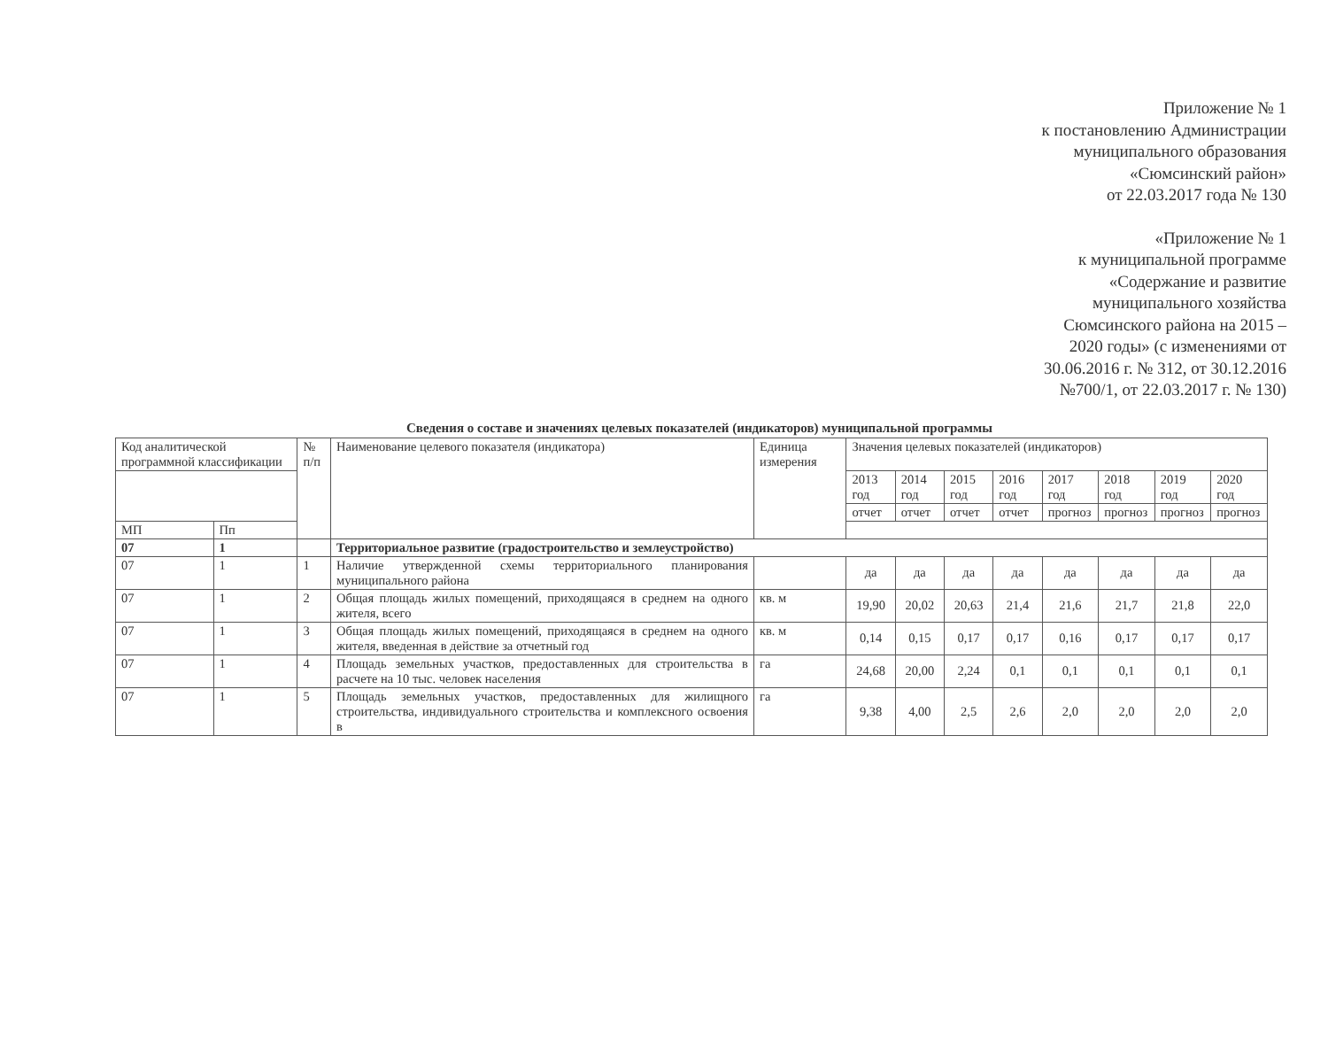Приложение № 1
к постановлению Администрации
муниципального образования
«Сюмсинский район»
от 22.03.2017 года № 130
«Приложение № 1
к муниципальной программе
«Содержание и развитие
муниципального хозяйства
Сюмсинского района на 2015 –
2020 годы» (с изменениями от
30.06.2016 г. № 312, от 30.12.2016
№700/1, от 22.03.2017 г. № 130)
Сведения о составе и значениях целевых показателей (индикаторов) муниципальной программы
| Код аналитической программной классификации | | № п/п | Наименование целевого показателя (индикатора) | Единица измерения | Значения целевых показателей (индикаторов) | | | | | | | |
| --- | --- | --- | --- | --- | --- | --- | --- | --- | --- | --- | --- | --- |
| | | | | | 2013 год | 2014 год | 2015 год | 2016 год | 2017 год | 2018 год | 2019 год | 2020 год |
| | | | | | отчет | отчет | отчет | отчет | прогноз | прогноз | прогноз | прогноз |
| МП | Пп | | | | | | | | | | | |
| 07 | 1 | | Территориальное развитие (градостроительство и землеустройство) | | | | | | | | | |
| 07 | 1 | 1 | Наличие утвержденной схемы территориального планирования муниципального района | | да | да | да | да | да | да | да | да |
| 07 | 1 | 2 | Общая площадь жилых помещений, приходящаяся в среднем на одного жителя, всего | кв. м | 19,90 | 20,02 | 20,63 | 21,4 | 21,6 | 21,7 | 21,8 | 22,0 |
| 07 | 1 | 3 | Общая площадь жилых помещений, приходящаяся в среднем на одного жителя, введенная в действие за отчетный год | кв. м | 0,14 | 0,15 | 0,17 | 0,17 | 0,16 | 0,17 | 0,17 | 0,17 |
| 07 | 1 | 4 | Площадь земельных участков, предоставленных для строительства в расчете на 10 тыс. человек населения | га | 24,68 | 20,00 | 2,24 | 0,1 | 0,1 | 0,1 | 0,1 | 0,1 |
| 07 | 1 | 5 | Площадь земельных участков, предоставленных для жилищного строительства, индивидуального строительства и комплексного освоения в | га | 9,38 | 4,00 | 2,5 | 2,6 | 2,0 | 2,0 | 2,0 | 2,0 |